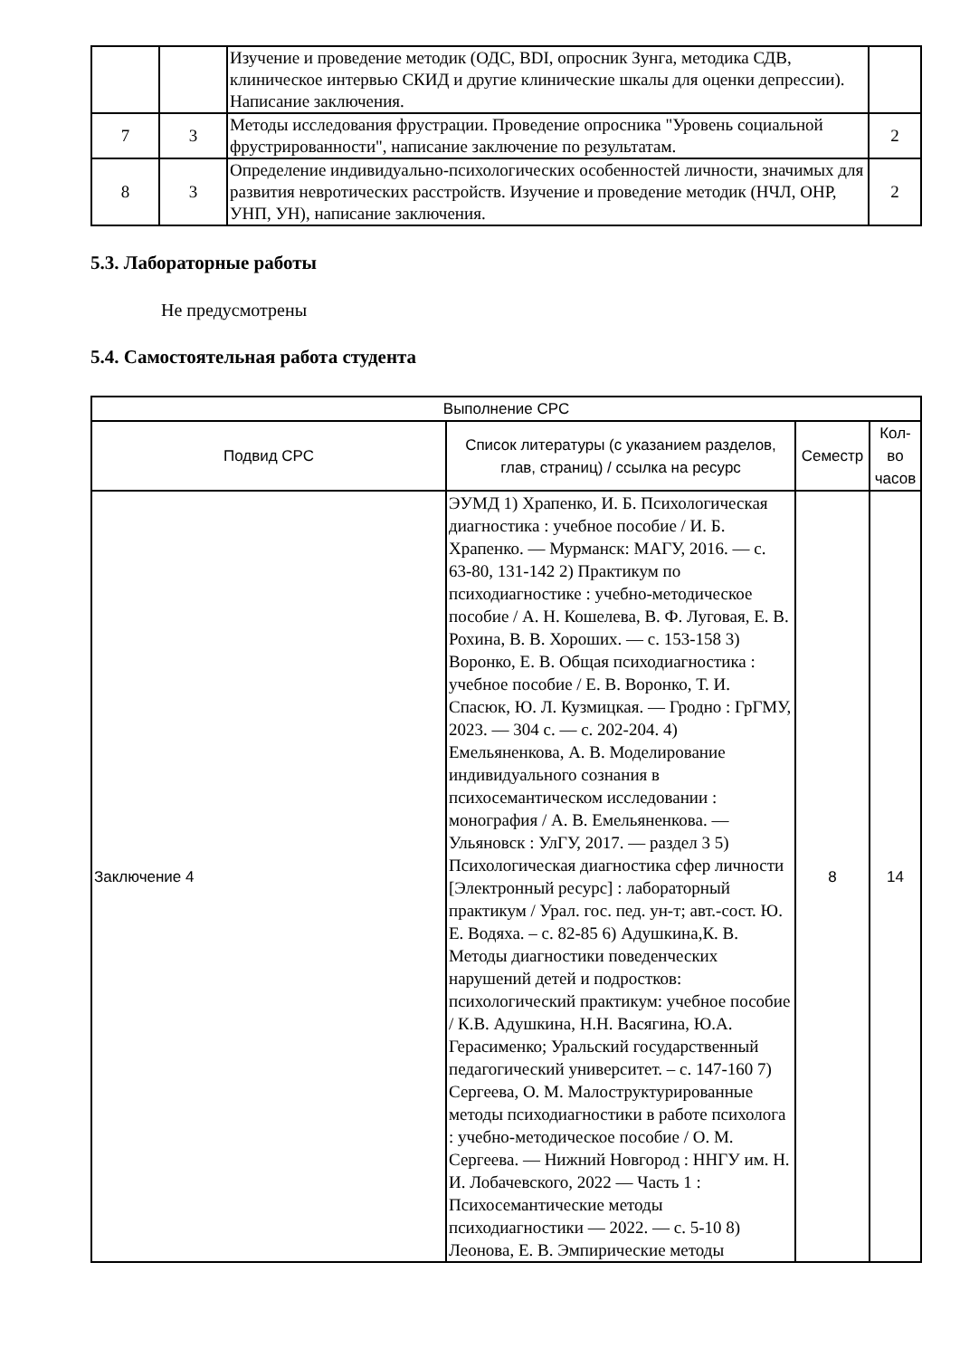| | | Изучение и проведение методик (ОДС, BDI, опросник Зунга, методика СДВ, клиническое интервью СКИД и другие клинические шкалы для оценки депрессии). Написание заключения. | |
| 7 | 3 | Методы исследования фрустрации. Проведение опросника "Уровень социальной фрустрированности", написание заключение по результатам. | 2 |
| 8 | 3 | Определение индивидуально-психологических особенностей личности, значимых для развития невротических расстройств. Изучение и проведение методик (НЧЛ, ОНР, УНП, УН), написание заключения. | 2 |
5.3. Лабораторные работы
Не предусмотрены
5.4. Самостоятельная работа студента
| Выполнение СРС | | | |
| --- | --- | --- | --- |
| Подвид СРС | Список литературы (с указанием разделов, глав, страниц) / ссылка на ресурс | Семестр | Кол-во часов |
| Заключение 4 | ЭУМД 1) Храпенко, И. Б. Психологическая диагностика : учебное пособие / И. Б. Храпенко. — Мурманск: МАГУ, 2016. — с. 63-80, 131-142 2) Практикум по психодиагностике : учебно-методическое пособие / А. Н. Кошелева, В. Ф. Луговая, Е. В. Рохина, В. В. Хороших. — с. 153-158 3) Воронко, Е. В. Общая психодиагностика : учебное пособие / Е. В. Воронко, Т. И. Спасюк, Ю. Л. Кузмицкая. — Гродно : ГрГМУ, 2023. — 304 с. — с. 202-204. 4) Емельяненкова, А. В. Моделирование индивидуального сознания в психосемантическом исследовании : монография / А. В. Емельяненкова. — Ульяновск : УлГУ, 2017. — раздел 3 5) Психологическая диагностика сфер личности [Электронный ресурс] : лабораторный практикум / Урал. гос. пед. ун-т; авт.-сост. Ю. Е. Водяха. – с. 82-85 6) Адушкина,К. В. Методы диагностики поведенческих нарушений детей и подростков: психологический практикум: учебное пособие / К.В. Адушкина, Н.Н. Васягина, Ю.А. Герасименко; Уральский государственный педагогический университет. – с. 147-160 7) Сергеева, О. М. Малоструктурированные методы психодиагностики в работе психолога : учебно-методическое пособие / О. М. Сергеева. — Нижний Новгород : ННГУ им. Н. И. Лобачевского, 2022 — Часть 1 : Психосемантические методы психодиагностики — 2022. — с. 5-10 8) Леонова, Е. В. Эмпирические методы | 8 | 14 |